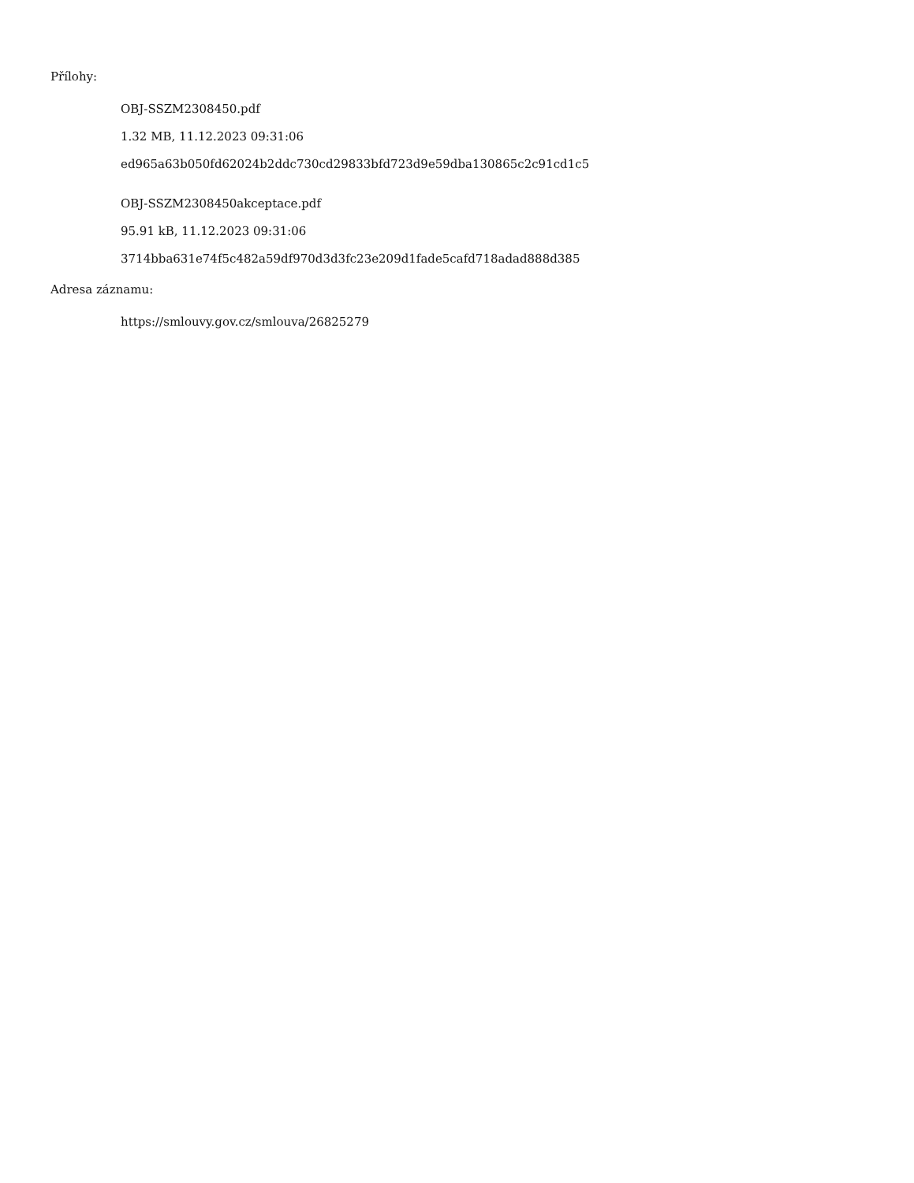Přílohy:
OBJ-SSZM2308450.pdf
1.32 MB, 11.12.2023 09:31:06
ed965a63b050fd62024b2ddc730cd29833bfd723d9e59dba130865c2c91cd1c5
OBJ-SSZM2308450akceptace.pdf
95.91 kB, 11.12.2023 09:31:06
3714bba631e74f5c482a59df970d3d3fc23e209d1fade5cafd718adad888d385
Adresa záznamu:
https://smlouvy.gov.cz/smlouva/26825279